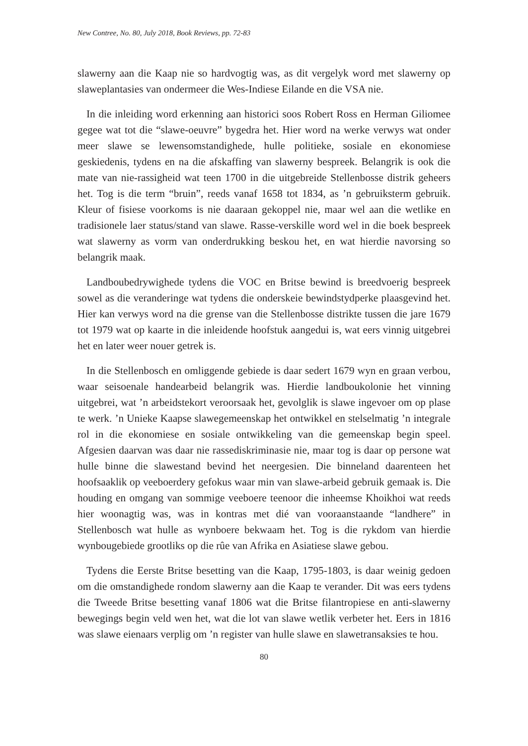New Contree, No. 80, July 2018, Book Reviews, pp. 72-83
slawerny aan die Kaap nie so hardvogtig was, as dit vergelyk word met slawerny op slaweplantasies van ondermeer die Wes-Indiese Eilande en die VSA nie.
In die inleiding word erkenning aan historici soos Robert Ross en Herman Giliomee gegee wat tot die “slawe-oeuvre” bygedra het. Hier word na werke verwys wat onder meer slawe se lewensomstandighede, hulle politieke, sosiale en ekonomiese geskiedenis, tydens en na die afskaffing van slawerny bespreek. Belangrik is ook die mate van nie-rassigheid wat teen 1700 in die uitgebreide Stellenbosse distrik geheers het. Tog is die term “bruin”, reeds vanaf 1658 tot 1834, as ’n gebruiksterm gebruik. Kleur of fisiese voorkoms is nie daaraan gekoppel nie, maar wel aan die wetlike en tradisionele laer status/stand van slawe. Rasse-verskille word wel in die boek bespreek wat slawerny as vorm van onderdrukking beskou het, en wat hierdie navorsing so belangrik maak.
Landboubedrywighede tydens die VOC en Britse bewind is breedvoerig bespreek sowel as die veranderinge wat tydens die onderskeie bewindstydperke plaasgevind het. Hier kan verwys word na die grense van die Stellenbosse distrikte tussen die jare 1679 tot 1979 wat op kaarte in die inleidende hoofstuk aangedui is, wat eers vinnig uitgebrei het en later weer nouer getrek is.
In die Stellenbosch en omliggende gebiede is daar sedert 1679 wyn en graan verbou, waar seisoenale handearbeid belangrik was. Hierdie landboukolonie het vinning uitgebrei, wat ’n arbeidstekort veroorsaak het, gevolglik is slawe ingevoer om op plase te werk. ’n Unieke Kaapse slawegemeenskap het ontwikkel en stelselmatig ’n integrale rol in die ekonomiese en sosiale ontwikkeling van die gemeenskap begin speel. Afgesien daarvan was daar nie rassediskriminasie nie, maar tog is daar op persone wat hulle binne die slawestand bevind het neergesien. Die binneland daarenteen het hoofsaaklik op veeboerdery gefokus waar min van slawe-arbeid gebruik gemaak is. Die houding en omgang van sommige veeboere teenoor die inheemse Khoikhoi wat reeds hier woonagtig was, was in kontras met dié van vooraanstaande “landhere” in Stellenbosch wat hulle as wynboere bekwaam het. Tog is die rykdom van hierdie wynbougebiede grootliks op die rûe van Afrika en Asiatiese slawe gebou.
Tydens die Eerste Britse besetting van die Kaap, 1795-1803, is daar weinig gedoen om die omstandighede rondom slawerny aan die Kaap te verander. Dit was eers tydens die Tweede Britse besetting vanaf 1806 wat die Britse filantropiese en anti-slawerny bewegings begin veld wen het, wat die lot van slawe wetlik verbeter het. Eers in 1816 was slawe eienaars verplig om ’n register van hulle slawe en slawetransaksies te hou.
80